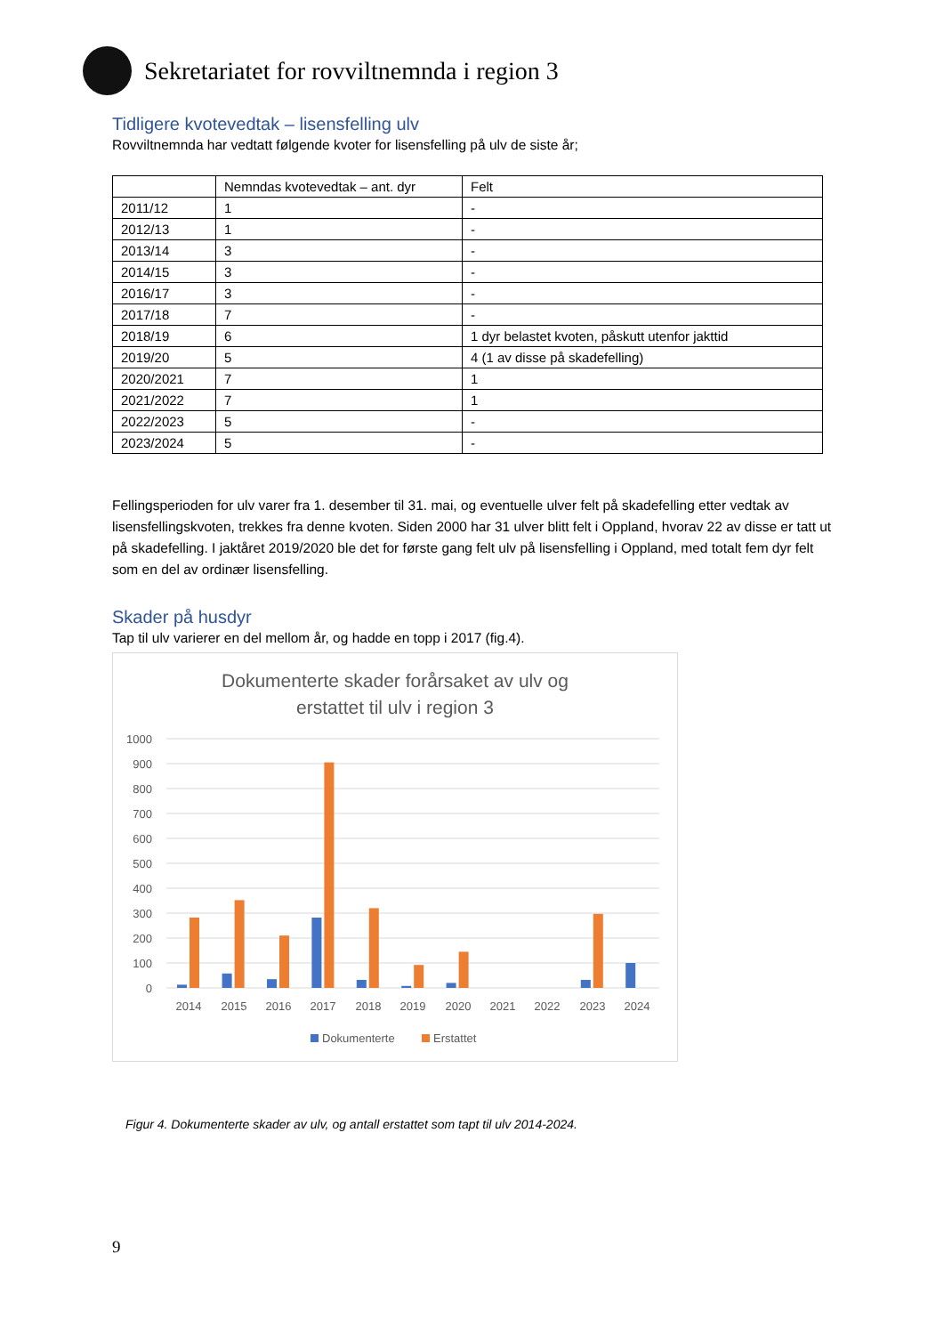Sekretariatet for rovviltnemnda i region 3
Tidligere kvotevedtak – lisensfelling ulv
Rovviltnemnda har vedtatt følgende kvoter for lisensfelling på ulv de siste år;
| | Nemndas kvotevedtak – ant. dyr | Felt |
| 2011/12 | 1 | - |
| 2012/13 | 1 | - |
| 2013/14 | 3 | - |
| 2014/15 | 3 | - |
| 2016/17 | 3 | - |
| 2017/18 | 7 | - |
| 2018/19 | 6 | 1 dyr belastet kvoten, påskutt utenfor jakttid |
| 2019/20 | 5 | 4 (1 av disse på skadefelling) |
| 2020/2021 | 7 | 1 |
| 2021/2022 | 7 | 1 |
| 2022/2023 | 5 | - |
| 2023/2024 | 5 | - |
Fellingsperioden for ulv varer fra 1. desember til 31. mai, og eventuelle ulver felt på skadefelling etter vedtak av lisensfellingskvoten, trekkes fra denne kvoten. Siden 2000 har 31 ulver blitt felt i Oppland, hvorav 22 av disse er tatt ut på skadefelling. I jaktåret 2019/2020 ble det for første gang felt ulv på lisensfelling i Oppland, med totalt fem dyr felt som en del av ordinær lisensfelling.
Skader på husdyr
Tap til ulv varierer en del mellom år, og hadde en topp i 2017 (fig.4).
Dokumenterte skader forårsaket av ulv og
erstattet til ulv i region 3
1000
900
800
700
600
500
400
300
200
100
0
2014
2015
2016
2017
2018
2019
2020
2021
2022
2023
2024
Dokumenterte
Erstattet
Figur 4. Dokumenterte skader av ulv, og antall erstattet som tapt til ulv 2014-2024.
9